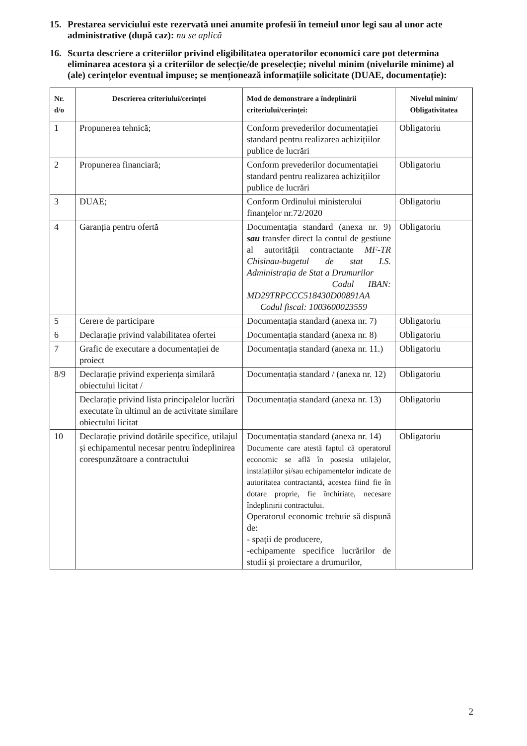15. Prestarea serviciului este rezervată unei anumite profesii în temeiul unor legi sau al unor acte administrative (după caz): nu se aplică
16. Scurta descriere a criteriilor privind eligibilitatea operatorilor economici care pot determina eliminarea acestora și a criteriilor de selecție/de preselecție; nivelul minim (nivelurile minime) al (ale) cerințelor eventual impuse; se menționează informațiile solicitate (DUAE, documentație):
| Nr. d/o | Descrierea criteriului/cerinței | Mod de demonstrare a îndeplinirii criteriului/cerinței: | Nivelul minim/ Obligativitatea |
| --- | --- | --- | --- |
| 1 | Propunerea tehnică; | Conform prevederilor documentației standard pentru realizarea achizițiilor publice de lucrări | Obligatoriu |
| 2 | Propunerea financiară; | Conform prevederilor documentației standard pentru realizarea achizițiilor publice de lucrări | Obligatoriu |
| 3 | DUAE; | Conform Ordinului ministerului finanțelor nr.72/2020 | Obligatoriu |
| 4 | Garanția pentru ofertă | Documentația standard (anexa nr. 9) sau transfer direct la contul de gestiune al autorității contractante MF-TR Chisinau-bugetul de stat I.S. Administrația de Stat a Drumurilor Codul IBAN: MD29TRPCCC518430D00891AA Codul fiscal: 1003600023559 | Obligatoriu |
| 5 | Cerere de participare | Documentația standard (anexa nr. 7) | Obligatoriu |
| 6 | Declarație privind valabilitatea ofertei | Documentația standard (anexa nr. 8) | Obligatoriu |
| 7 | Grafic de executare a documentației de proiect | Documentația standard (anexa nr. 11.) | Obligatoriu |
| 8/9 | Declarație privind experiența similară obiectului licitat / | Documentația standard / (anexa nr. 12) | Obligatoriu |
| | Declarație privind lista principalelor lucrări executate în ultimul an de activitate similare obiectului licitat | Documentația standard (anexa nr. 13) | Obligatoriu |
| 10 | Declarație privind dotările specifice, utilajul și echipamentul necesar pentru îndeplinirea corespunzătoare a contractului | Documentația standard (anexa nr. 14) Documente care atestă faptul că operatorul economic se află în posesia utilajelor, instalațiilor și/sau echipamentelor indicate de autoritatea contractantă, acestea fiind fie în dotare proprie, fie închiriate, necesare îndeplinirii contractului. Operatorul economic trebuie să dispună de: - spații de producere, -echipamente specifice lucrărilor de studii și proiectare a drumurilor, | Obligatoriu |
2